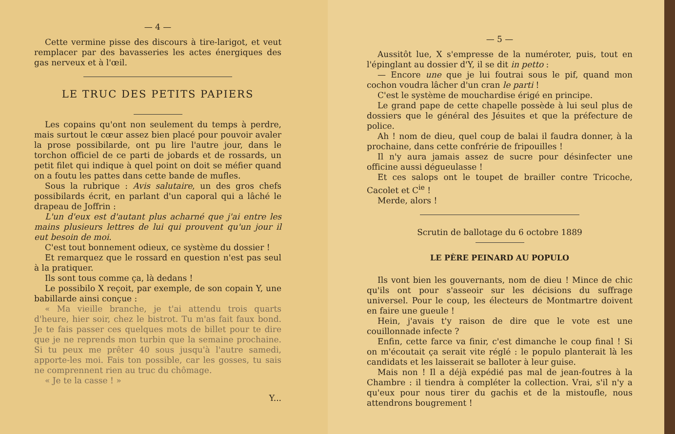— 4 —
Cette vermine pisse des discours à tire-larigot, et veut remplacer par des bavasseries les actes énergiques des gas nerveux et à l'œil.
LE TRUC DES PETITS PAPIERS
Les copains qu'ont non seulement du temps à perdre, mais surtout le cœur assez bien placé pour pouvoir avaler la prose possibilarde, ont pu lire l'autre jour, dans le torchon officiel de ce parti de jobards et de rossards, un petit filet qui indique à quel point on doit se méfier quand on a foutu les pattes dans cette bande de mufles.
Sous la rubrique : Avis salutaire, un des gros chefs possibilards écrit, en parlant d'un caporal qui a lâché le drapeau de Joffrin :
L'un d'eux est d'autant plus acharné que j'ai entre les mains plusieurs lettres de lui qui prouvent qu'un jour il eut besoin de moi.
C'est tout bonnement odieux, ce système du dossier !
Et remarquez que le rossard en question n'est pas seul à la pratiquer.
Ils sont tous comme ça, là dedans !
Le possibilo X reçoit, par exemple, de son copain Y, une babillarde ainsi conçue :
« Ma vieille branche, je t'ai attendu trois quarts d'heure, hier soir, chez le bistrot. Tu m'as fait faux bond. Je te fais passer ces quelques mots de billet pour te dire que je ne reprends mon turbin que la semaine prochaine. Si tu peux me prêter 40 sous jusqu'à l'autre samedi, apporte-les moi. Fais ton possible, car les gosses, tu sais ne comprennent rien au truc du chômage.
« Je te la casse ! »
Y...
— 5 —
Aussitôt lue, X s'empresse de la numéroter, puis, tout en l'épinglant au dossier d'Y, il se dit in petto :
— Encore une que je lui foutrai sous le pif, quand mon cochon voudra lâcher d'un cran le parti !
C'est le système de mouchardise érigé en principe.
Le grand pape de cette chapelle possède à lui seul plus de dossiers que le général des Jésuites et que la préfecture de police.
Ah ! nom de dieu, quel coup de balai il faudra donner, à la prochaine, dans cette confrérie de fripouilles !
Il n'y aura jamais assez de sucre pour désinfecter une officine aussi dégueulasse !
Et ces salops ont le toupet de brailler contre Tricoche, Cacolet et C<sup>ie</sup> !
Merde, alors !
Scrutin de ballotage du 6 octobre 1889
LE PÈRE PEINARD AU POPULO
Ils vont bien les gouvernants, nom de dieu ! Mince de chic qu'ils ont pour s'asseoir sur les décisions du suffrage universel. Pour le coup, les électeurs de Montmartre doivent en faire une gueule !
Hein, j'avais t'y raison de dire que le vote est une couillonnade infecte ?
Enfin, cette farce va finir, c'est dimanche le coup final ! Si on m'écoutait ça serait vite réglé : le populo planterait là les candidats et les laisserait se balloter à leur guise.
Mais non ! Il a déjà expédié pas mal de jean-foutres à la Chambre : il tiendra à compléter la collection. Vrai, s'il n'y a qu'eux pour nous tirer du gachis et de la mistoufle, nous attendrons bougrement !